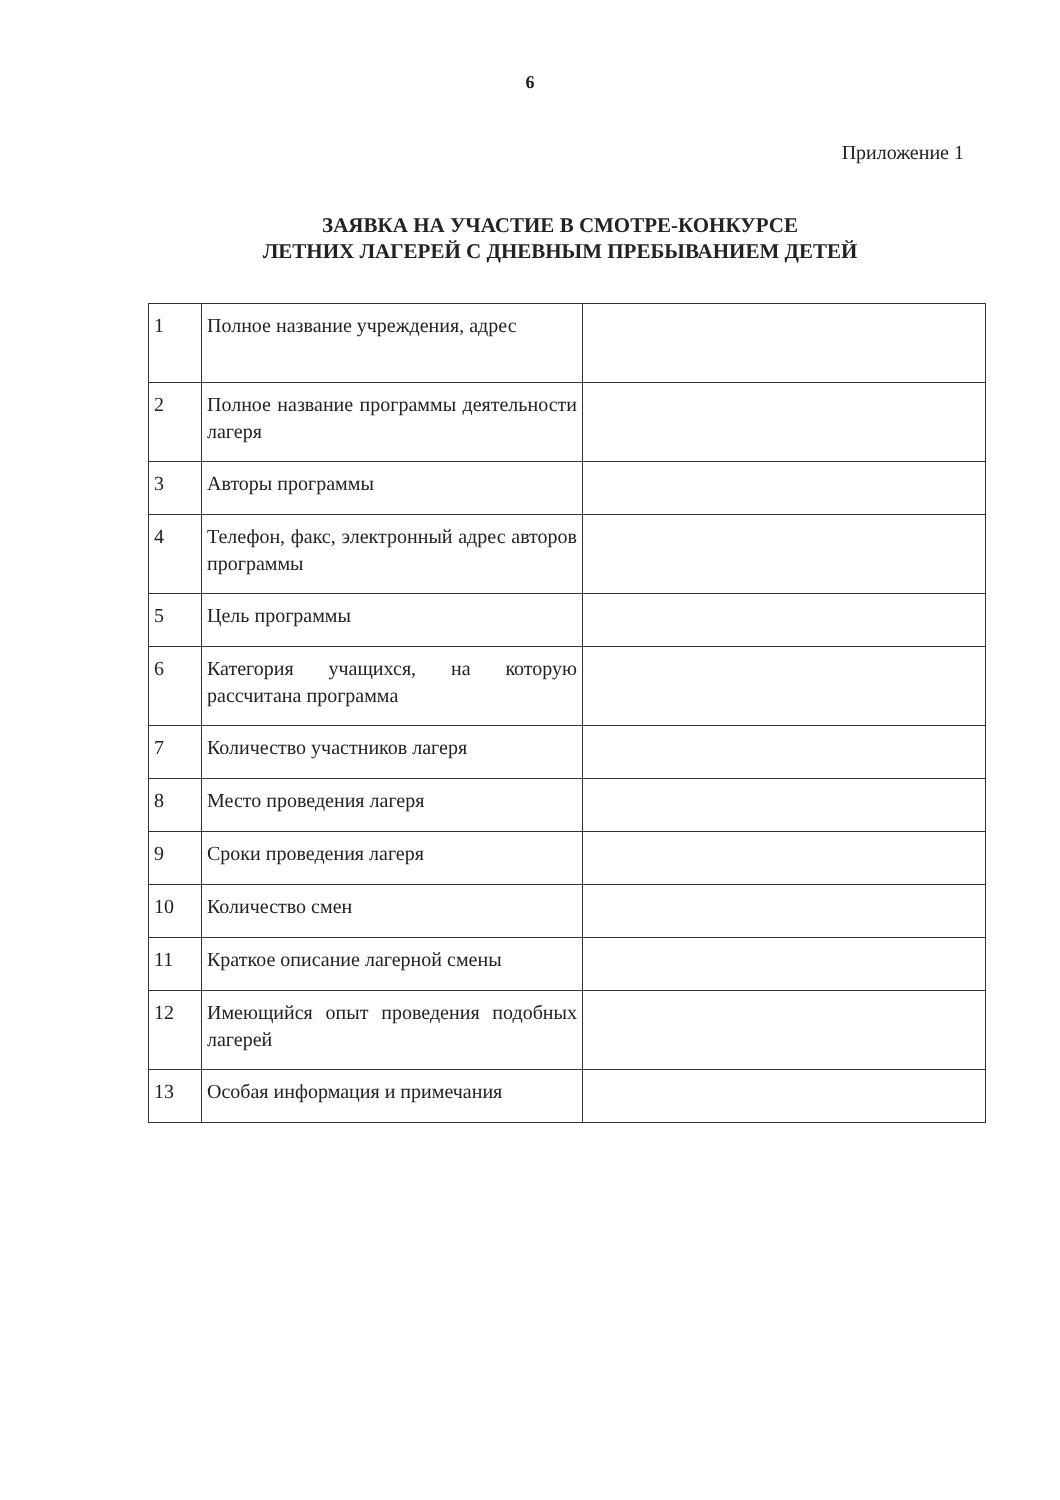6
Приложение 1
ЗАЯВКА НА УЧАСТИЕ В СМОТРЕ-КОНКУРСЕ
ЛЕТНИХ ЛАГЕРЕЙ С ДНЕВНЫМ ПРЕБЫВАНИЕМ ДЕТЕЙ
| 1 | Полное название учреждения, адрес | |
| 2 | Полное название программы деятельности лагеря | |
| 3 | Авторы программы | |
| 4 | Телефон, факс, электронный адрес авторов программы | |
| 5 | Цель программы | |
| 6 | Категория учащихся, на которую рассчитана программа | |
| 7 | Количество участников лагеря | |
| 8 | Место проведения лагеря | |
| 9 | Сроки проведения лагеря | |
| 10 | Количество смен | |
| 11 | Краткое описание лагерной смены | |
| 12 | Имеющийся опыт проведения подобных лагерей | |
| 13 | Особая информация и примечания | |